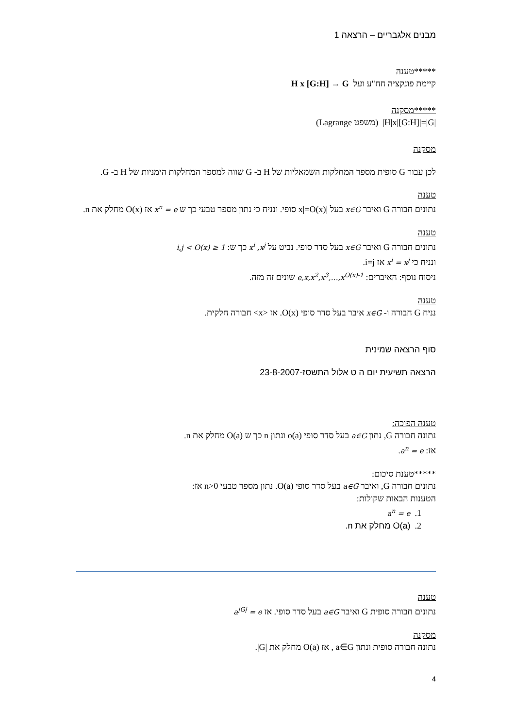מבנים אלגבריים – הרצאה 1
*****טענה
קיימת פונקציה חח"ע ועל H x [G:H] → G
*****מסקנה
|H|x|[G:H]|=|G| (משפט Lagrange)
מסקנה
לכן עבור G סופית מספר המחלקות השמאליות של H ב- G שווה למספר המחלקות הימניות של H ב- G.
טענה
נתונים חבורה G ואיבר x∈G בעל |x|=O(x) סופי. ונניח כי נתון מספר טבעי כך ש x<sup>n</sup> = e אז O(x) מחלק את n.
טענה
נתונים חבורה G ואיבר x∈G בעל סדר סופי. נביט על x<sup>i</sup> ,x<sup>j</sup> כך ש: 1 ≤ i,j < O(x)
ונניח כי x<sup>i</sup> = x<sup>j</sup> אז i=j.
ניסוח נוסף: האיברים: e,x,x<sup>2</sup>,x<sup>3</sup>,…,x<sup>O(x)-1</sup> שונים זה מזה.
טענה
נניח G חבורה ו- x∈G איבר בעל סדר סופי O(x). אז <x> חבורה חלקית.
סוף הרצאה שמינית
הרצאה תשיעית יום ה ט אלול התשסז-23-8-2007
טענה הפוכה:
נתונה חבורה G, נתון a∈G בעל סדר סופי o(a) ונתון n כך ש O(a) מחלק את n.
אז: a<sup>n</sup> = e.
*****טענת סיכום:
נתונים חבורה G, ואיבר a∈G בעל סדר סופי O(a). נתון מספר טבעי n>0 אז:
הטענות הבאות שקולות:
1. a<sup>n</sup> = e
2. O(a) מחלק את n.
טענה
נתונים חבורה סופית G ואיבר a∈G בעל סדר סופי. אז a<sup>|G|</sup> = e
מסקנה
נתונה חבורה סופית ונתון a∈G , אז O(a) מחלק את |G|.
4